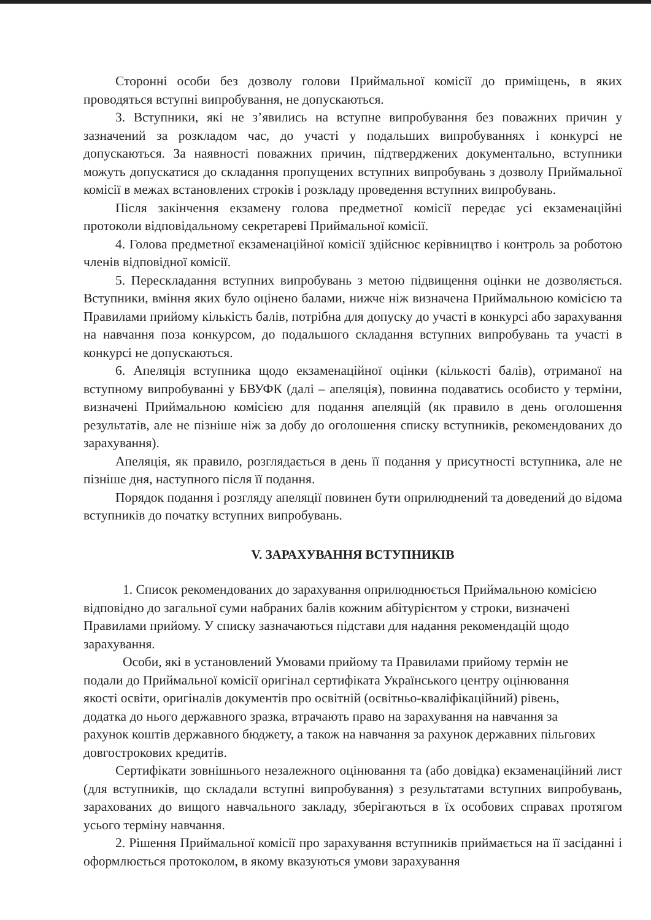Сторонні особи без дозволу голови Приймальної комісії до приміщень, в яких проводяться вступні випробування, не допускаються.
3. Вступники, які не з’явились на вступне випробування без поважних причин у зазначений за розкладом час, до участі у подальших випробуваннях і конкурсі не допускаються. За наявності поважних причин, підтверджених документально, вступники можуть допускатися до складання пропущених вступних випробувань з дозволу Приймальної комісії в межах встановлених строків і розкладу проведення вступних випробувань.
Після закінчення екзамену голова предметної комісії передає усі екзаменаційні протоколи відповідальному секретареві Приймальної комісії.
4. Голова предметної екзаменаційної комісії здійснює керівництво і контроль за роботою членів відповідної комісії.
5. Перескладання вступних випробувань з метою підвищення оцінки не дозволяється. Вступники, вміння яких було оцінено балами, нижче ніж визначена Приймальною комісією та Правилами прийому кількість балів, потрібна для допуску до участі в конкурсі або зарахування на навчання поза конкурсом, до подальшого складання вступних випробувань та участі в конкурсі не допускаються.
6. Апеляція вступника щодо екзаменаційної оцінки (кількості балів), отриманої на вступному випробуванні у БВУФК (далі – апеляція), повинна подаватись особисто у терміни, визначені Приймальною комісією для подання апеляцій (як правило в день оголошення результатів, але не пізніше ніж за добу до оголошення списку вступників, рекомендованих до зарахування).
Апеляція, як правило, розглядається в день її подання у присутності вступника, але не пізніше дня, наступного після її подання.
Порядок подання і розгляду апеляції повинен бути оприлюднений та доведений до відома вступників до початку вступних випробувань.
V. ЗАРАХУВАННЯ ВСТУПНИКІВ
1. Список рекомендованих до зарахування оприлюднюється Приймальною комісією відповідно до загальної суми набраних балів кожним абітурієнтом у строки, визначені Правилами прийому. У списку зазначаються підстави для надання рекомендацій щодо зарахування.
Особи, які в установлений Умовами прийому та Правилами прийому термін не подали до Приймальної комісії оригінал сертифіката Українського центру оцінювання якості освіти, оригіналів документів про освітній (освітньо-кваліфікаційний) рівень, додатка до нього державного зразка, втрачають право на зарахування на навчання за рахунок коштів державного бюджету, а також на навчання за рахунок державних пільгових довгострокових кредитів.
Сертифікати зовнішнього незалежного оцінювання та (або довідка) екзаменаційний лист (для вступників, що складали вступні випробування) з результатами вступних випробувань, зарахованих до вищого навчального закладу, зберігаються в їх особових справах протягом усього терміну навчання.
2. Рішення Приймальної комісії про зарахування вступників приймається на її засіданні і оформлюється протоколом, в якому вказуються умови зарахування